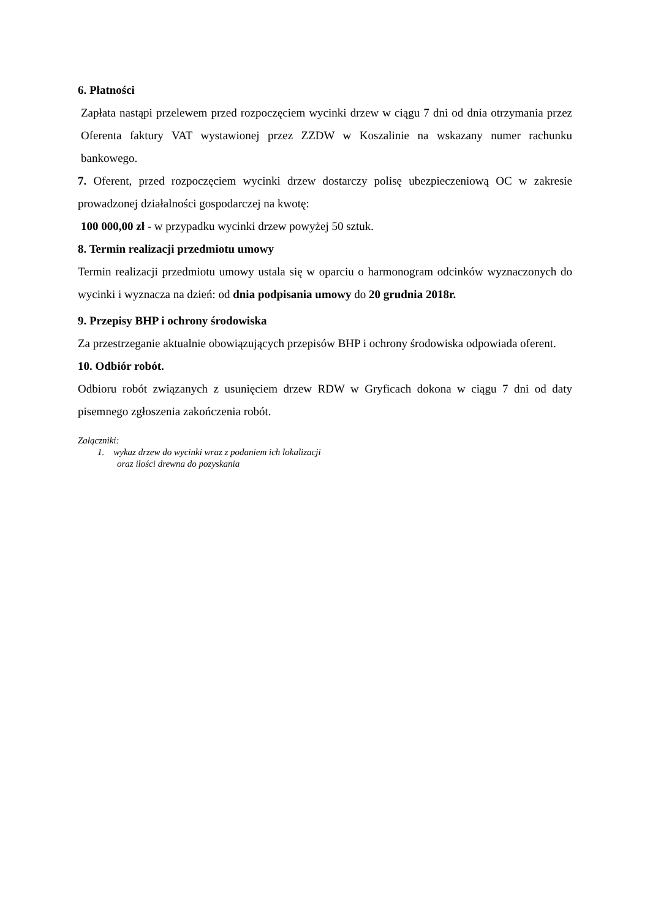6. Płatności
Zapłata nastąpi przelewem przed rozpoczęciem wycinki drzew w ciągu 7 dni od dnia otrzymania przez Oferenta faktury VAT wystawionej przez ZZDW w Koszalinie na wskazany numer rachunku bankowego.
7. Oferent, przed rozpoczęciem wycinki drzew dostarczy polisę ubezpieczeniową OC w zakresie prowadzonej działalności gospodarczej na kwotę:
100 000,00 zł - w przypadku wycinki drzew powyżej 50 sztuk.
8. Termin realizacji przedmiotu umowy
Termin realizacji przedmiotu umowy ustala się w oparciu o harmonogram odcinków wyznaczonych do wycinki i wyznacza na dzień: od dnia podpisania umowy do 20 grudnia 2018r.
9. Przepisy BHP i ochrony środowiska
Za przestrzeganie aktualnie obowiązujących przepisów BHP i ochrony środowiska odpowiada oferent.
10. Odbiór robót.
Odbioru robót związanych z usunięciem drzew RDW w Gryficach dokona w ciągu 7 dni od daty pisemnego zgłoszenia zakończenia robót.
Załączniki:
1. wykaz drzew do wycinki wraz z podaniem ich lokalizacji
oraz ilości drewna do pozyskania